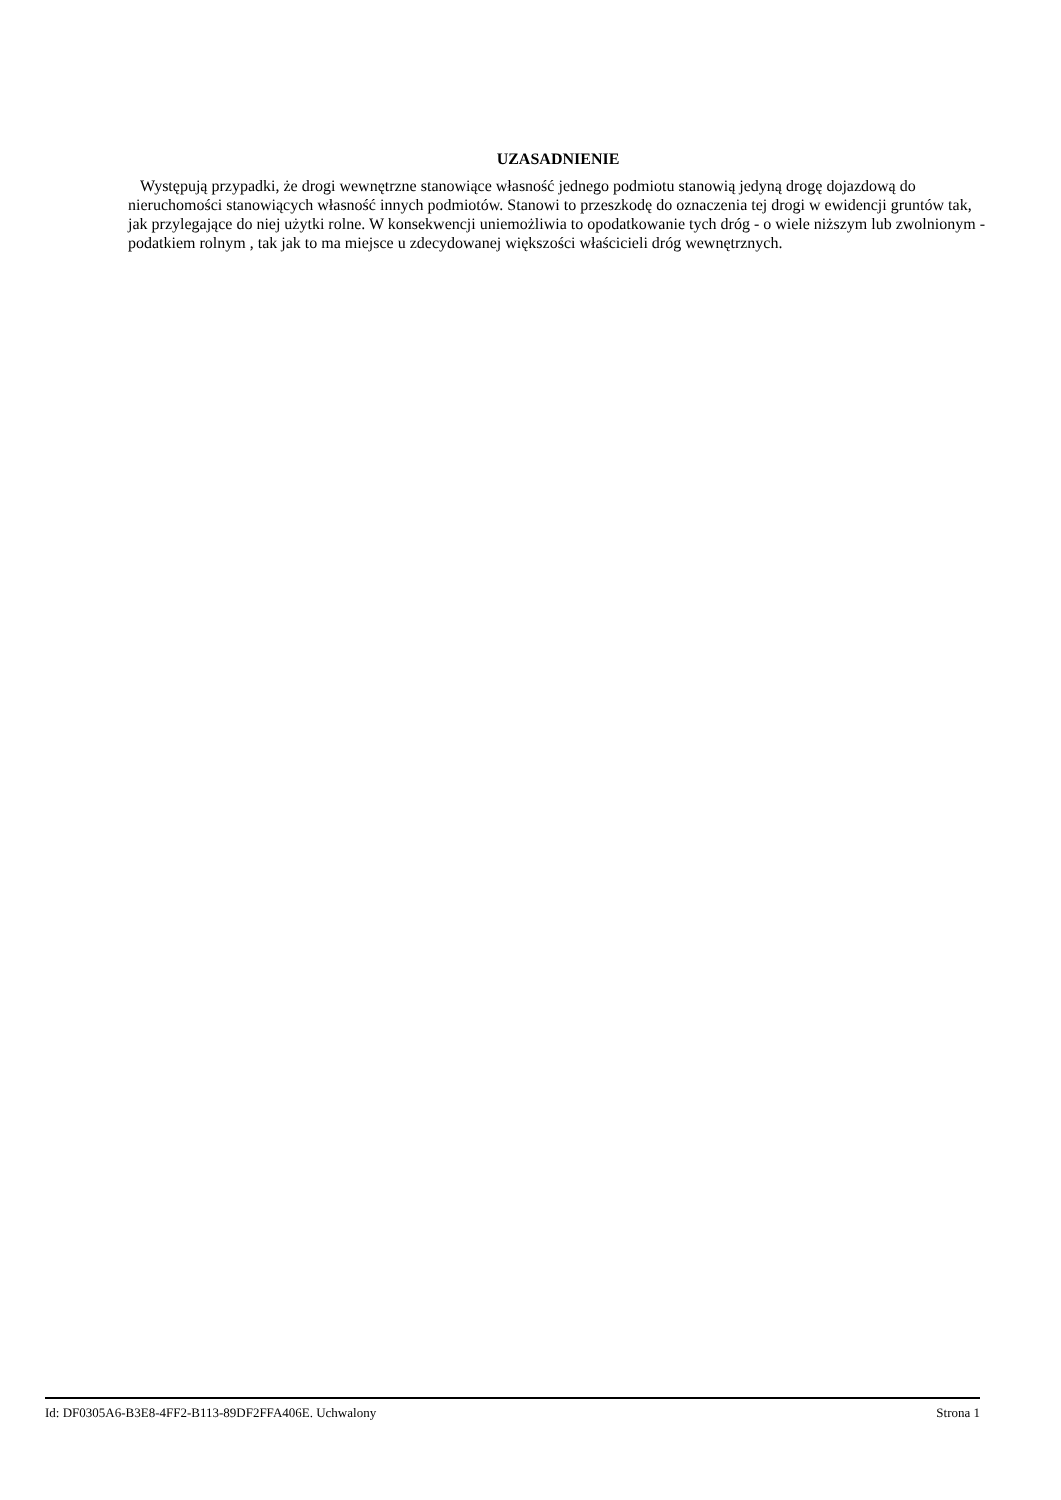UZASADNIENIE
Występują przypadki, że drogi wewnętrzne stanowiące własność jednego podmiotu stanowią jedyną drogę dojazdową do nieruchomości stanowiących własność innych podmiotów. Stanowi to przeszkodę do oznaczenia tej drogi w ewidencji gruntów tak, jak przylegające do niej użytki rolne. W konsekwencji uniemożliwia to opodatkowanie tych dróg - o wiele niższym lub zwolnionym - podatkiem rolnym , tak jak to ma miejsce u zdecydowanej większości właścicieli dróg wewnętrznych.
Id: DF0305A6-B3E8-4FF2-B113-89DF2FFA406E. Uchwalony Strona 1